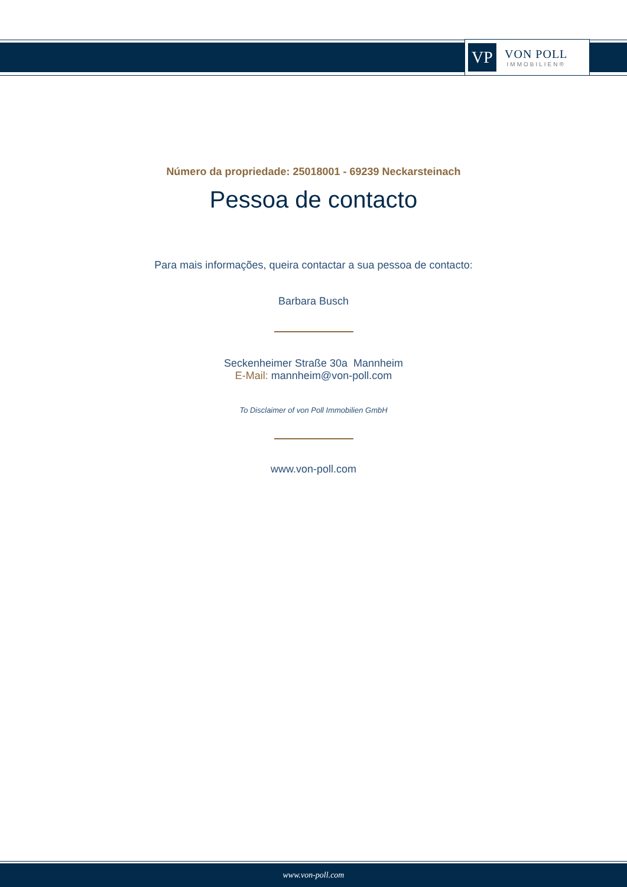VP
VON POLL
IMMOBILIEN®
Número da propriedade: 25018001 - 69239 Neckarsteinach
Pessoa de contacto
Para mais informações, queira contactar a sua pessoa de contacto:
Barbara Busch
Seckenheimer Straße 30a Mannheim
E-Mail: mannheim@von-poll.com
To Disclaimer of von Poll Immobilien GmbH
www.von-poll.com
www.von-poll.com